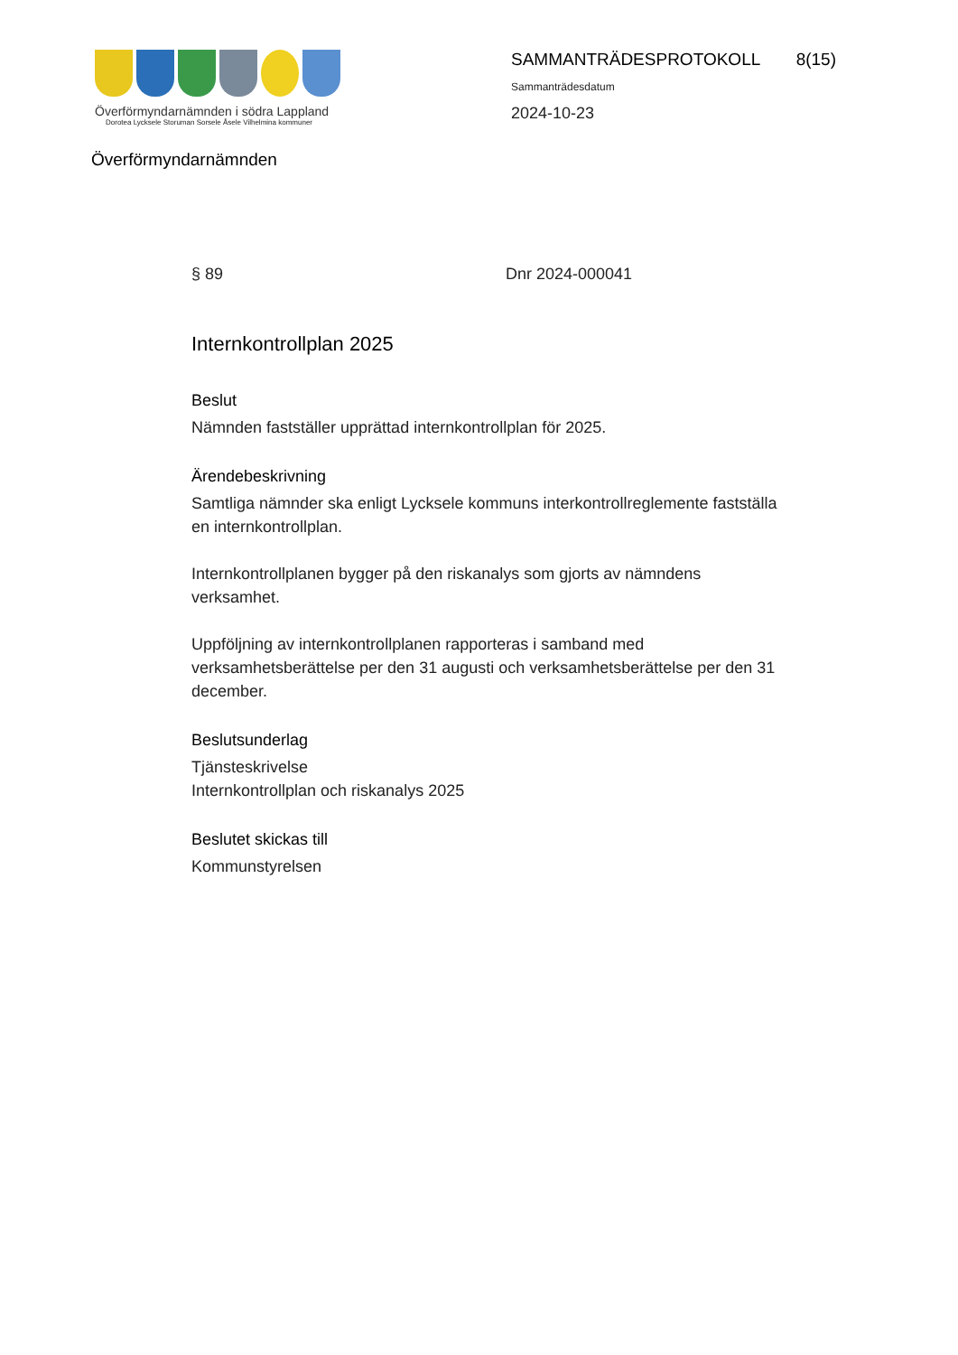Överförmyndarnämnden i södra Lappland
Dorotea Lycksele Storuman Sorsele Åsele Vilhelmina kommuner
SAMMANTRÄDESPROTOKOLL 8(15)
Sammanträdesdatum
2024-10-23
Överförmyndarnämnden
§ 89 Dnr 2024-000041
Internkontrollplan 2025
Beslut
Nämnden fastställer upprättad internkontrollplan för 2025.
Ärendebeskrivning
Samtliga nämnder ska enligt Lycksele kommuns interkontrollreglemente fastställa en internkontrollplan.
Internkontrollplanen bygger på den riskanalys som gjorts av nämndens verksamhet.
Uppföljning av internkontrollplanen rapporteras i samband med verksamhetsberättelse per den 31 augusti och verksamhetsberättelse per den 31 december.
Beslutsunderlag
Tjänsteskrivelse
Internkontrollplan och riskanalys 2025
Beslutet skickas till
Kommunstyrelsen